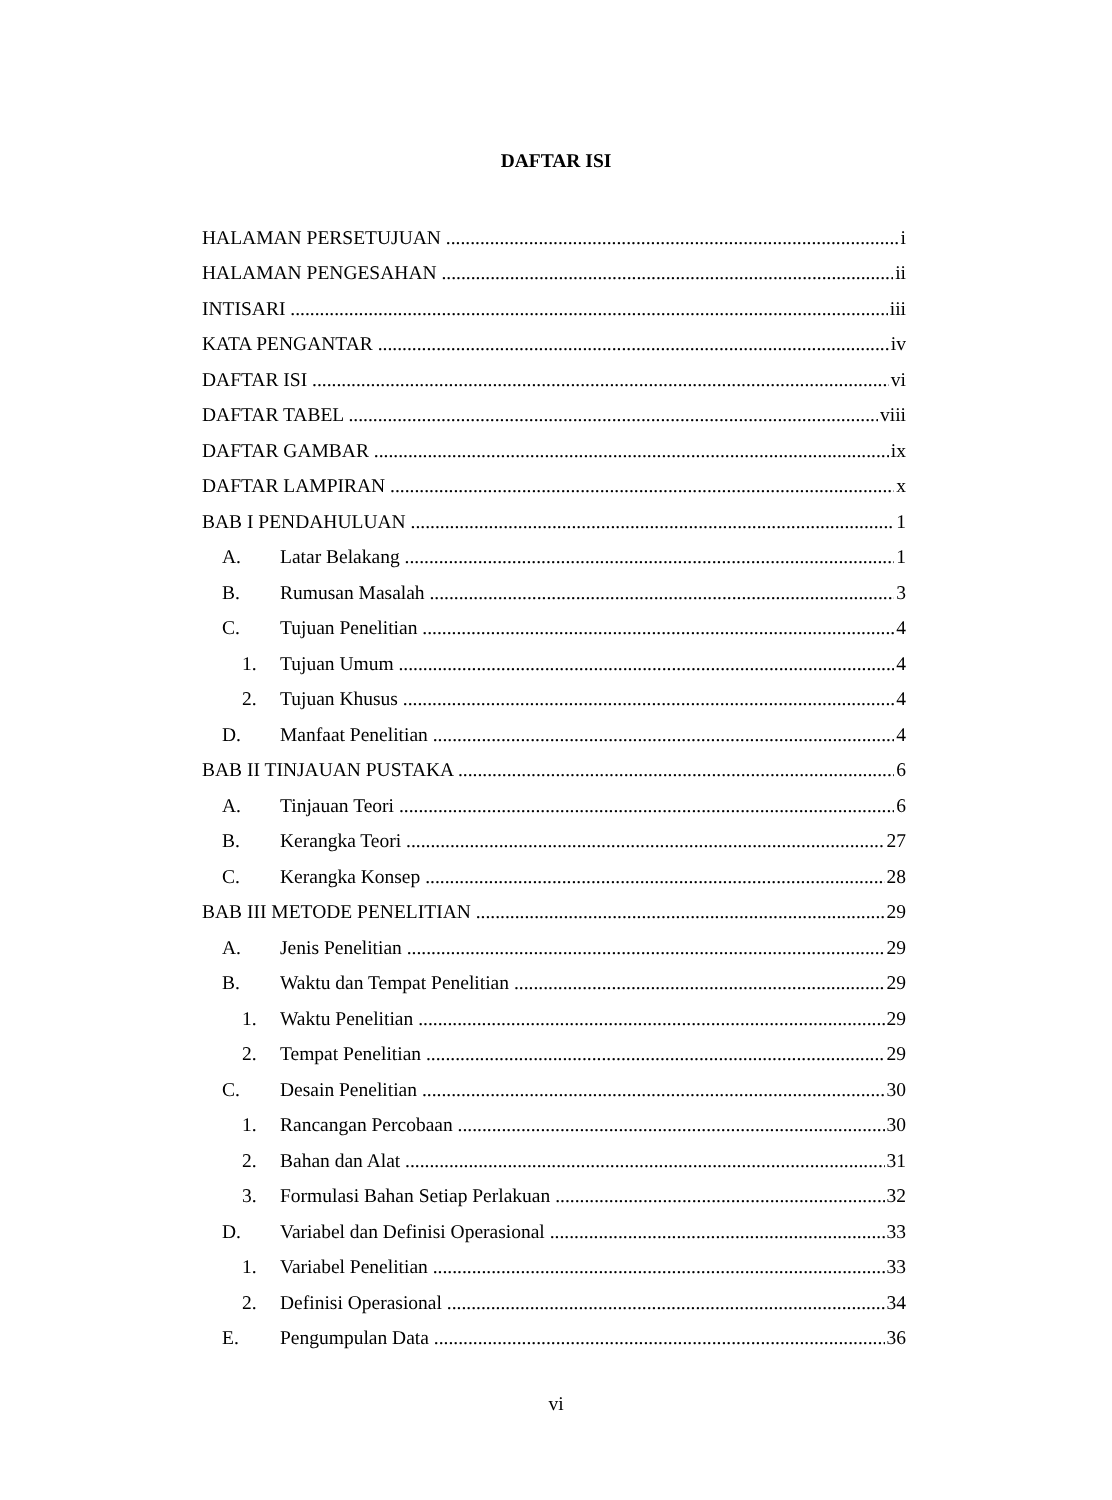DAFTAR ISI
HALAMAN PERSETUJUAN i
HALAMAN PENGESAHAN ii
INTISARI iii
KATA PENGANTAR iv
DAFTAR ISI vi
DAFTAR TABEL viii
DAFTAR GAMBAR ix
DAFTAR LAMPIRAN x
BAB I PENDAHULUAN 1
A. Latar Belakang 1
B. Rumusan Masalah 3
C. Tujuan Penelitian 4
1. Tujuan Umum 4
2. Tujuan Khusus 4
D. Manfaat Penelitian 4
BAB II TINJAUAN PUSTAKA 6
A. Tinjauan Teori 6
B. Kerangka Teori 27
C. Kerangka Konsep 28
BAB III METODE PENELITIAN 29
A. Jenis Penelitian 29
B. Waktu dan Tempat Penelitian 29
1. Waktu Penelitian 29
2. Tempat Penelitian 29
C. Desain Penelitian 30
1. Rancangan Percobaan 30
2. Bahan dan Alat 31
3. Formulasi Bahan Setiap Perlakuan 32
D. Variabel dan Definisi Operasional 33
1. Variabel Penelitian 33
2. Definisi Operasional 34
E. Pengumpulan Data 36
vi